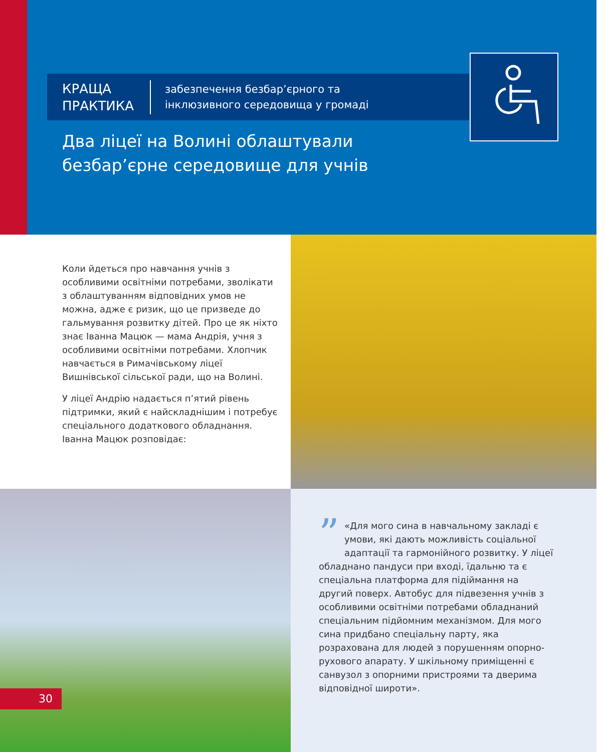КРАЩА
ПРАКТИКА
забезпечення безбар’єрного та
інклюзивного середовища у громаді
Два ліцеї на Волині облаштували
безбар’єрне середовище для учнів
Коли йдеться про навчання учнів з особливими освітніми потребами, зволікати з облаштуванням відповідних умов не можна, адже є ризик, що це призведе до гальмування розвитку дітей. Про це як ніхто знає Іванна Мацюк — мама Андрія, учня з особливими освітніми потребами. Хлопчик навчається в Римачівському ліцеї Вишнівської сільської ради, що на Волині.
У ліцеї Андрію надається п’ятий рівень підтримки, який є найскладнішим і потребує спеціального додаткового обладнання. Іванна Мацюк розповідає:
” «Для мого сина в навчальному закладі є умови, які дають можливість соціальної адаптації та гармонійного розвитку. У ліцеї обладнано пандуси при вході, їдальню та є спеціальна платформа для підіймання на другий поверх. Автобус для підвезення учнів з особливими освітніми потребами обладнаний спеціальним підйомним механізмом. Для мого сина придбано спеціальну парту, яка розрахована для людей з порушенням опорно-рухового апарату. У шкільному приміщенні є санвузол з опорними пристроями та дверима відповідної широти».
30